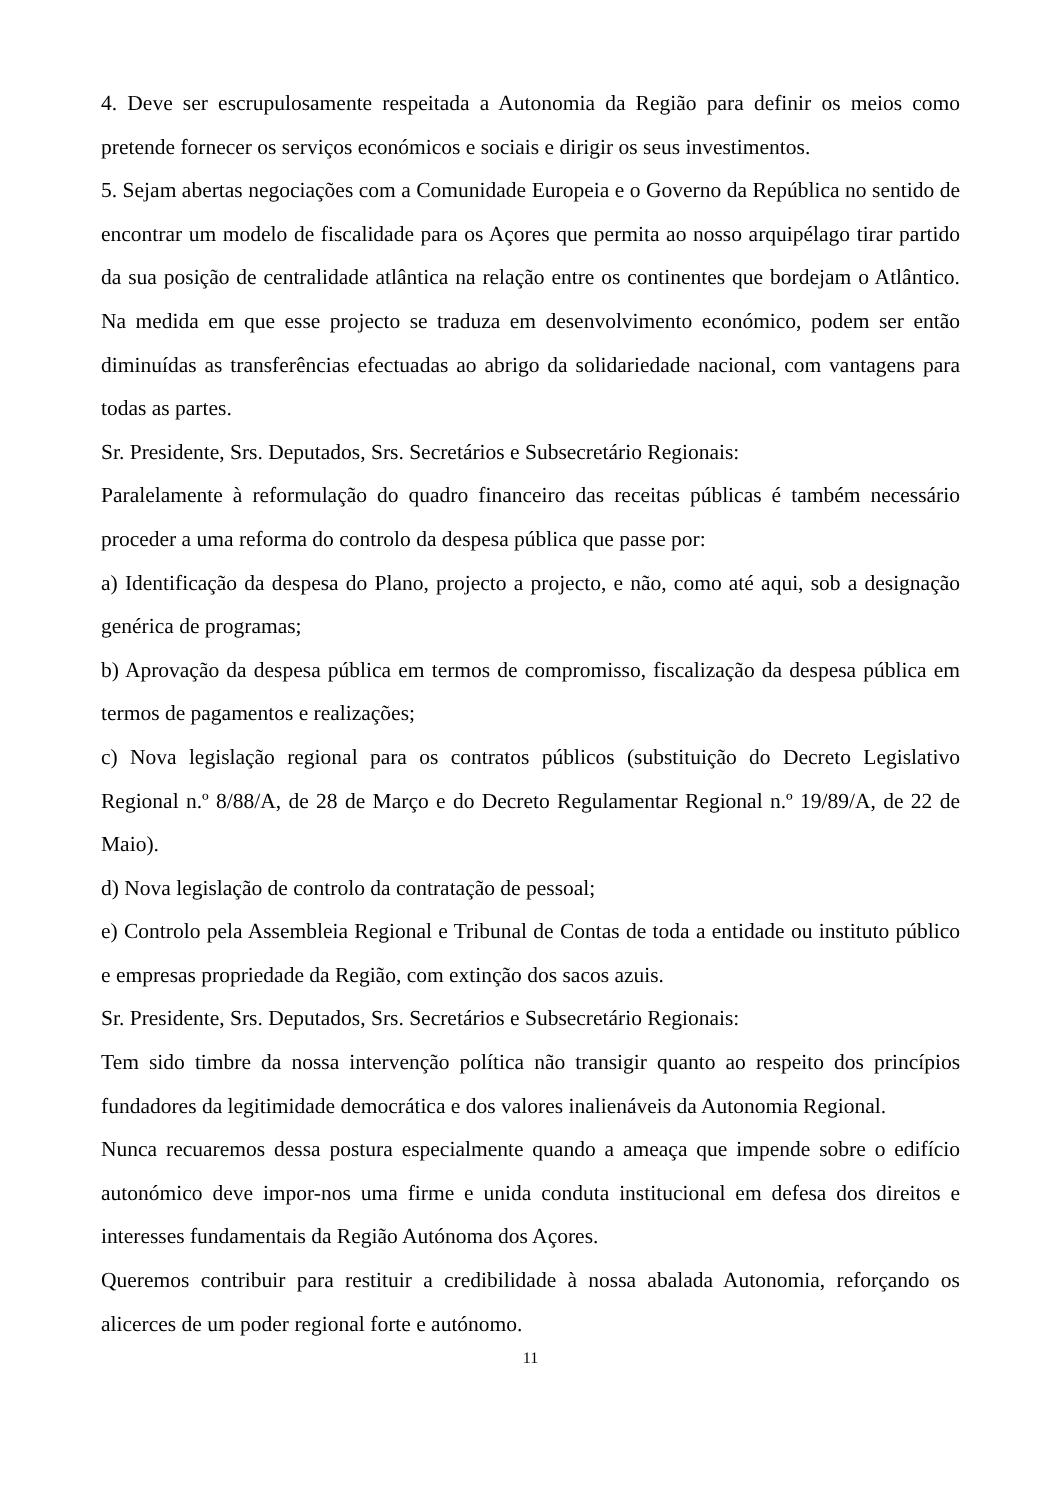4. Deve ser escrupulosamente respeitada a Autonomia da Região para definir os meios como pretende fornecer os serviços económicos e sociais e dirigir os seus investimentos.
5. Sejam abertas negociações com a Comunidade Europeia e o Governo da República no sentido de encontrar um modelo de fiscalidade para os Açores que permita ao nosso arquipélago tirar partido da sua posição de centralidade atlântica na relação entre os continentes que bordejam o Atlântico. Na medida em que esse projecto se traduza em desenvolvimento económico, podem ser então diminuídas as transferências efectuadas ao abrigo da solidariedade nacional, com vantagens para todas as partes.
Sr. Presidente, Srs. Deputados, Srs. Secretários e Subsecretário Regionais:
Paralelamente à reformulação do quadro financeiro das receitas públicas é também necessário proceder a uma reforma do controlo da despesa pública que passe por:
a) Identificação da despesa do Plano, projecto a projecto, e não, como até aqui, sob a designação genérica de programas;
b) Aprovação da despesa pública em termos de compromisso, fiscalização da despesa pública em termos de pagamentos e realizações;
c) Nova legislação regional para os contratos públicos (substituição do Decreto Legislativo Regional n.º 8/88/A, de 28 de Março e do Decreto Regulamentar Regional n.º 19/89/A, de 22 de Maio).
d) Nova legislação de controlo da contratação de pessoal;
e) Controlo pela Assembleia Regional e Tribunal de Contas de toda a entidade ou instituto público e empresas propriedade da Região, com extinção dos sacos azuis.
Sr. Presidente, Srs. Deputados, Srs. Secretários e Subsecretário Regionais:
Tem sido timbre da nossa intervenção política não transigir quanto ao respeito dos princípios fundadores da legitimidade democrática e dos valores inalienáveis da Autonomia Regional.
Nunca recuaremos dessa postura especialmente quando a ameaça que impende sobre o edifício autonómico deve impor-nos uma firme e unida conduta institucional em defesa dos direitos e interesses fundamentais da Região Autónoma dos Açores.
Queremos contribuir para restituir a credibilidade à nossa abalada Autonomia, reforçando os alicerces de um poder regional forte e autónomo.
11